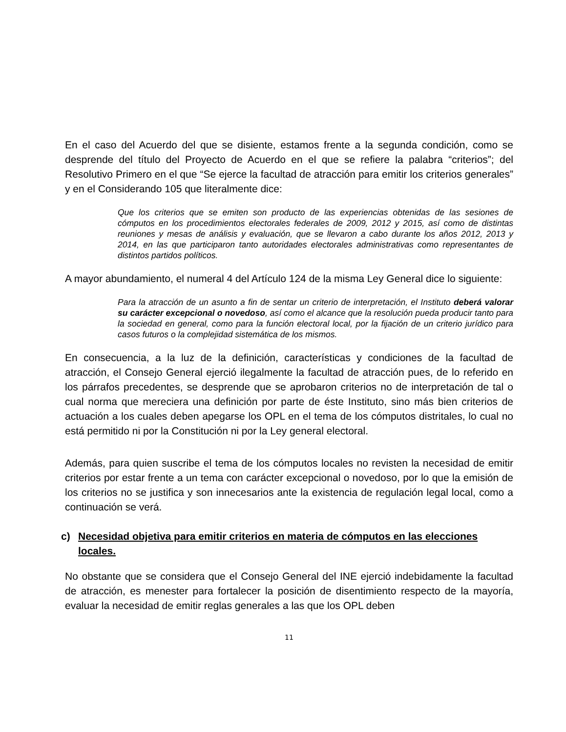En el caso del Acuerdo del que se disiente, estamos frente a la segunda condición, como se desprende del título del Proyecto de Acuerdo en el que se refiere la palabra “criterios”; del Resolutivo Primero en el que “Se ejerce la facultad de atracción para emitir los criterios generales” y en el Considerando 105 que literalmente dice:
Que los criterios que se emiten son producto de las experiencias obtenidas de las sesiones de cómputos en los procedimientos electorales federales de 2009, 2012 y 2015, así como de distintas reuniones y mesas de análisis y evaluación, que se llevaron a cabo durante los años 2012, 2013 y 2014, en las que participaron tanto autoridades electorales administrativas como representantes de distintos partidos políticos.
A mayor abundamiento, el numeral 4 del Artículo 124 de la misma Ley General dice lo siguiente:
Para la atracción de un asunto a fin de sentar un criterio de interpretación, el Instituto deberá valorar su carácter excepcional o novedoso, así como el alcance que la resolución pueda producir tanto para la sociedad en general, como para la función electoral local, por la fijación de un criterio jurídico para casos futuros o la complejidad sistemática de los mismos.
En consecuencia, a la luz de la definición, características y condiciones de la facultad de atracción, el Consejo General ejerció ilegalmente la facultad de atracción pues, de lo referido en los párrafos precedentes, se desprende que se aprobaron criterios no de interpretación de tal o cual norma que mereciera una definición por parte de éste Instituto, sino más bien criterios de actuación a los cuales deben apegarse los OPL en el tema de los cómputos distritales, lo cual no está permitido ni por la Constitución ni por la Ley general electoral.
Además, para quien suscribe el tema de los cómputos locales no revisten la necesidad de emitir criterios por estar frente a un tema con carácter excepcional o novedoso, por lo que la emisión de los criterios no se justifica y son innecesarios ante la existencia de regulación legal local, como a continuación se verá.
c) Necesidad objetiva para emitir criterios en materia de cómputos en las elecciones locales.
No obstante que se considera que el Consejo General del INE ejerció indebidamente la facultad de atracción, es menester para fortalecer la posición de disentimiento respecto de la mayoría, evaluar la necesidad de emitir reglas generales a las que los OPL deben
11